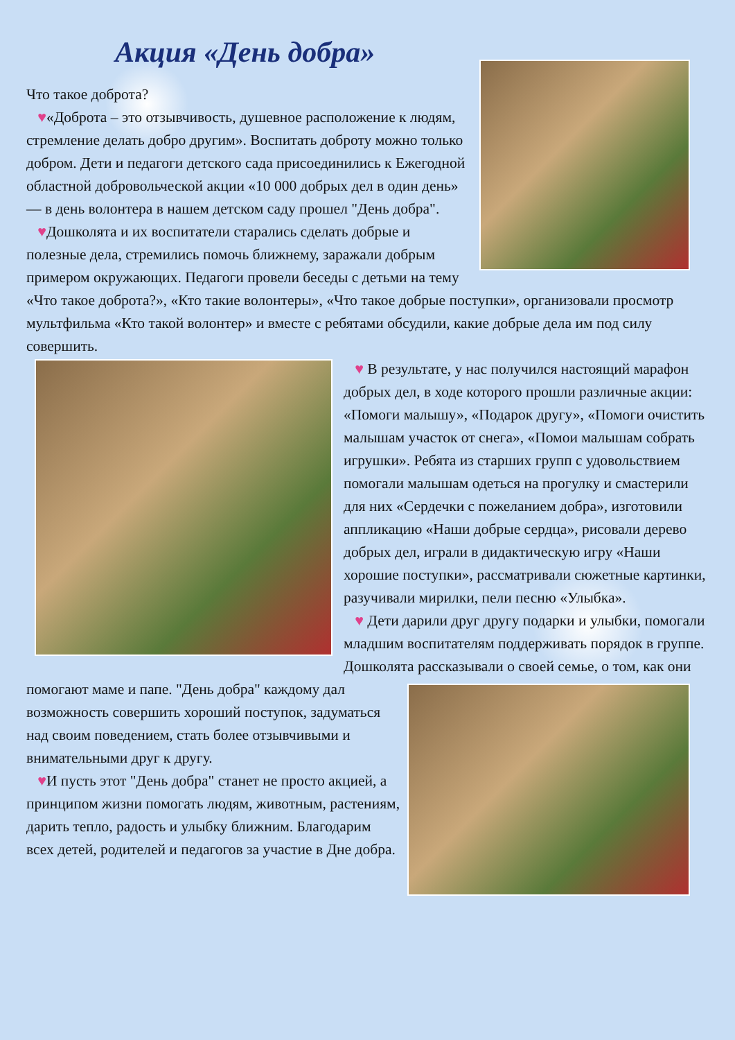Акция «День добра»
Что такое доброта?
♥«Доброта – это отзывчивость, душевное расположение к людям, стремление делать добро другим». Воспитать доброту можно только добром. Дети и педагоги детского сада присоединились к Ежегодной областной добровольческой акции «10 000 добрых дел в один день» — в день волонтера в нашем детском саду прошел "День добра".
♥Дошколята и их воспитатели старались сделать добрые и полезные дела, стремились помочь ближнему, заражали добрым примером окружающих. Педагоги провели беседы с детьми на тему «Что такое доброта?», «Кто такие волонтеры», «Что такое добрые поступки», организовали просмотр мультфильма «Кто такой волонтер» и вместе с ребятами обсудили, какие добрые дела им под силу совершить.
♥ В результате, у нас получился настоящий марафон добрых дел, в ходе которого прошли различные акции: «Помоги малышу», «Подарок другу», «Помоги очистить малышам участок от снега», «Помои малышам собрать игрушки». Ребята из старших групп с удовольствием помогали малышам одеться на прогулку и смастерили для них «Сердечки с пожеланием добра», изготовили аппликацию «Наши добрые сердца», рисовали дерево добрых дел, играли в дидактическую игру «Наши хорошие поступки», рассматривали сюжетные картинки, разучивали мирилки, пели песню «Улыбка».
♥ Дети дарили друг другу подарки и улыбки, помогали младшим воспитателям поддерживать порядок в группе. Дошколята рассказывали о своей семье, о том, как они помогают маме и папе. "День добра" каждому дал возможность совершить хороший поступок, задуматься над своим поведением, стать более отзывчивыми и внимательными друг к другу.
♥И пусть этот "День добра" станет не просто акцией, а принципом жизни помогать людям, животным, растениям, дарить тепло, радость и улыбку ближним. Благодарим всех детей, родителей и педагогов за участие в Дне добра.